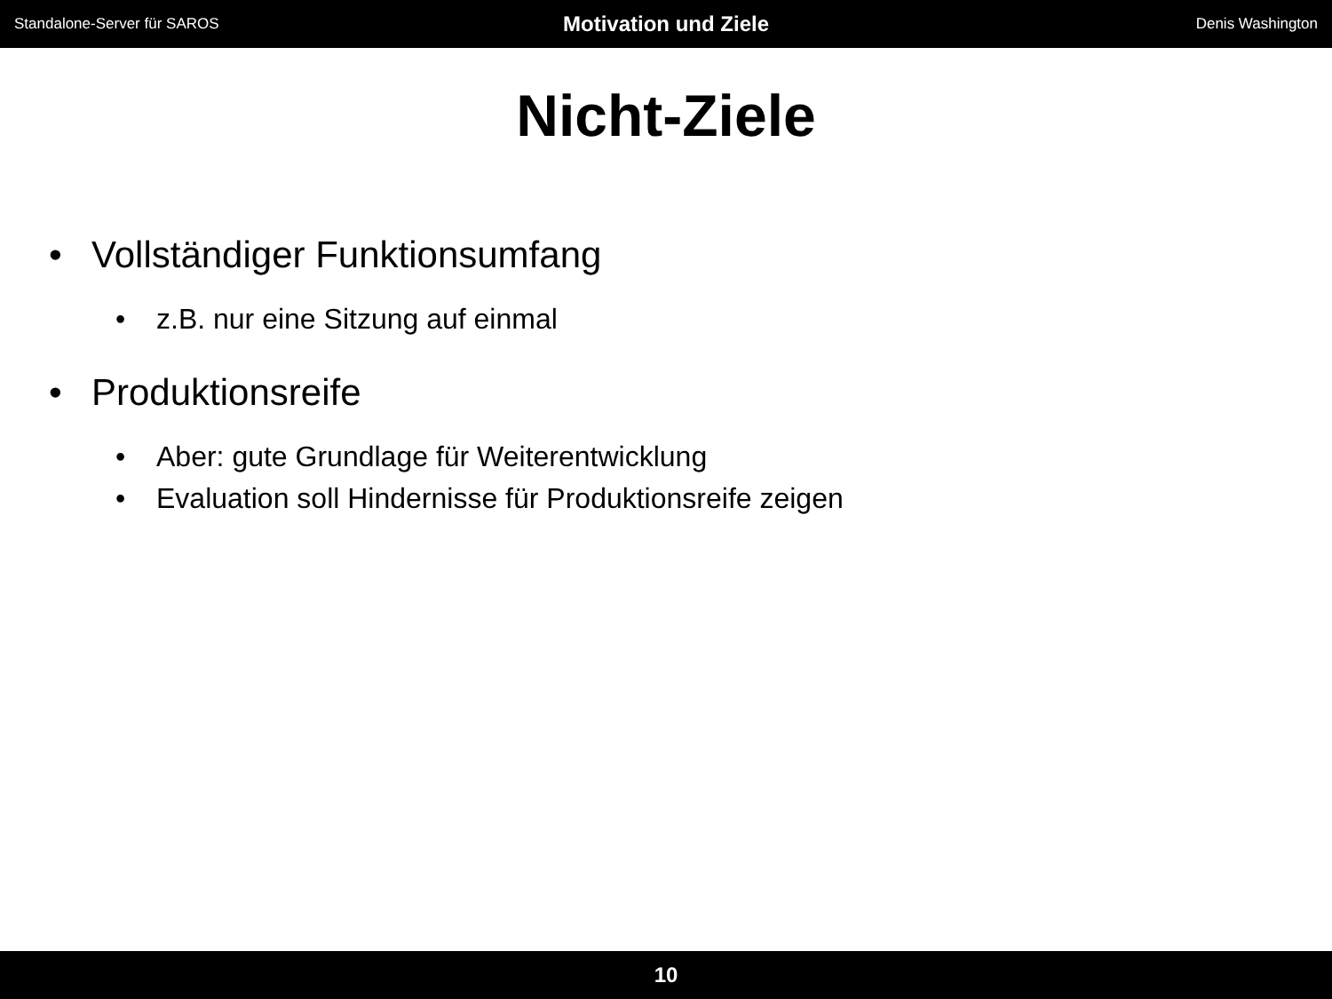Standalone-Server für SAROS Motivation und Ziele Denis Washington
Nicht-Ziele
• Vollständiger Funktionsumfang
• z.B. nur eine Sitzung auf einmal
• Produktionsreife
• Aber: gute Grundlage für Weiterentwicklung
• Evaluation soll Hindernisse für Produktionsreife zeigen
10